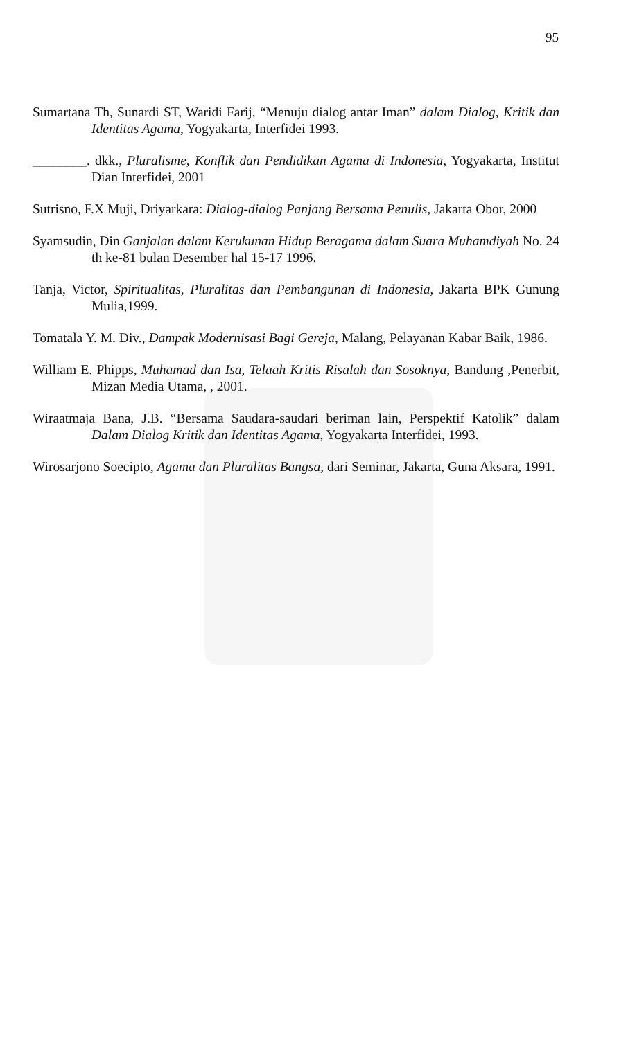95
Sumartana Th, Sunardi ST, Waridi Farij, “Menuju dialog antar Iman” dalam Dialog, Kritik dan Identitas Agama, Yogyakarta, Interfidei 1993.
________. dkk., Pluralisme, Konflik dan Pendidikan Agama di Indonesia, Yogyakarta, Institut Dian Interfidei, 2001
Sutrisno, F.X Muji, Driyarkara: Dialog-dialog Panjang Bersama Penulis, Jakarta Obor, 2000
Syamsudin, Din Ganjalan dalam Kerukunan Hidup Beragama dalam Suara Muhamdiyah No. 24 th ke-81 bulan Desember hal 15-17 1996.
Tanja, Victor, Spiritualitas, Pluralitas dan Pembangunan di Indonesia, Jakarta BPK Gunung Mulia,1999.
Tomatala Y. M. Div., Dampak Modernisasi Bagi Gereja, Malang, Pelayanan Kabar Baik, 1986.
William E. Phipps, Muhamad dan Isa, Telaah Kritis Risalah dan Sosoknya, Bandung ,Penerbit, Mizan Media Utama, , 2001.
Wiraatmaja Bana, J.B. “Bersama Saudara-saudari beriman lain, Perspektif Katolik” dalam Dalam Dialog Kritik dan Identitas Agama, Yogyakarta Interfidei, 1993.
Wirosarjono Soecipto, Agama dan Pluralitas Bangsa, dari Seminar, Jakarta, Guna Aksara, 1991.